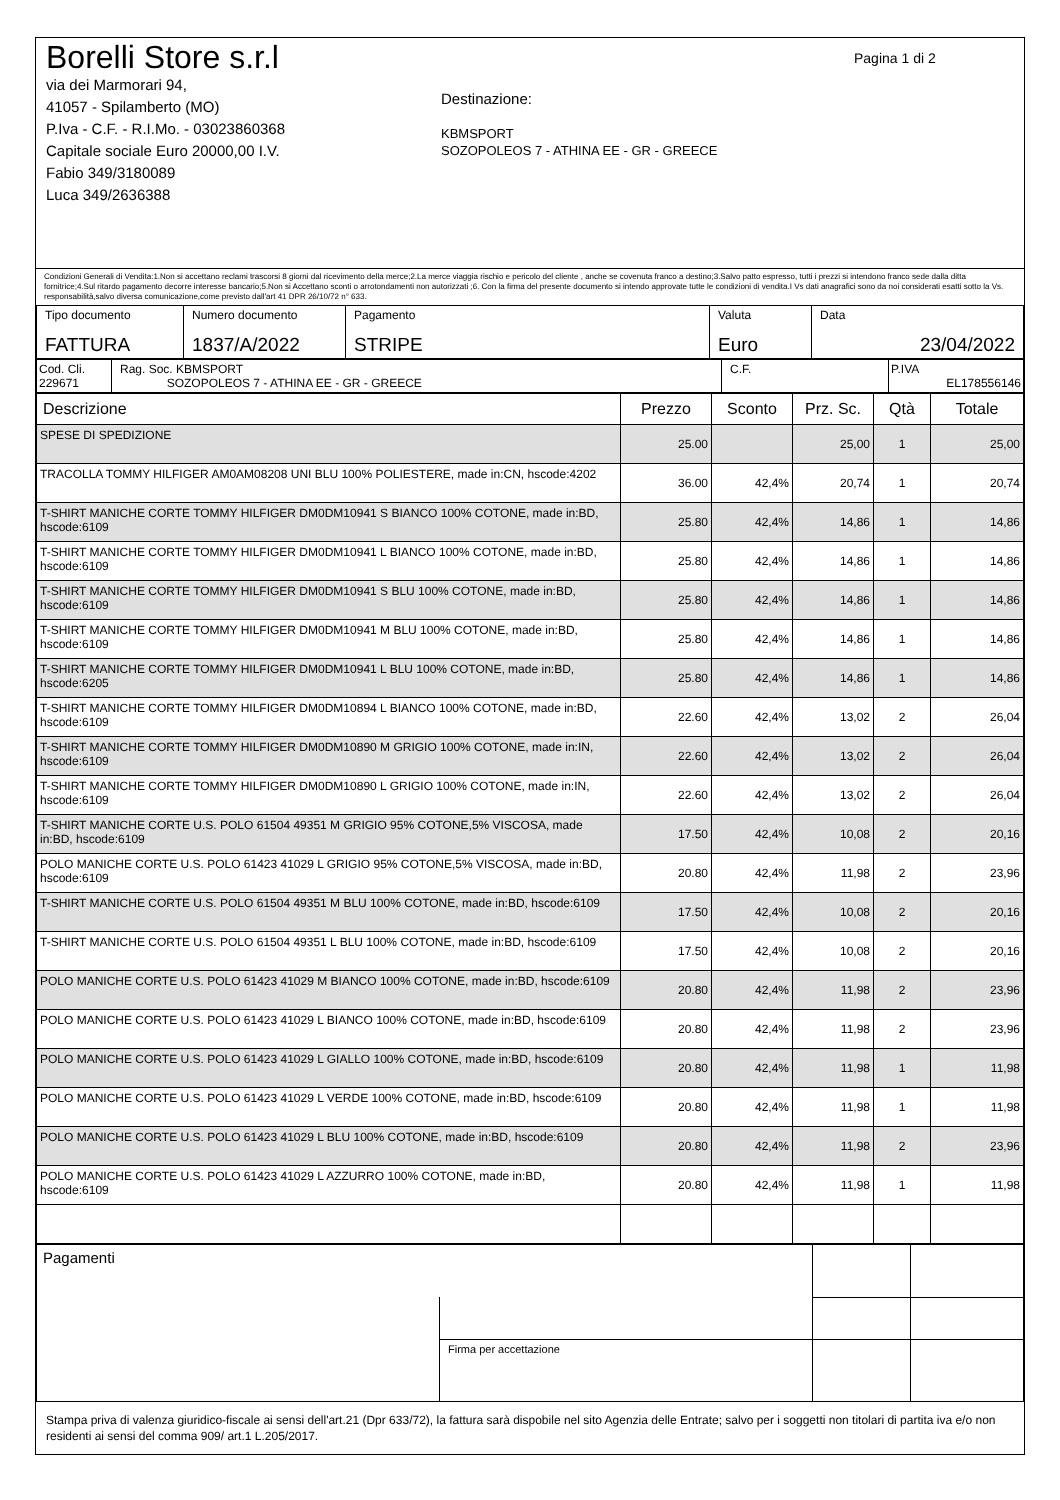Borelli Store s.r.l
via dei Marmorari 94,
41057 - Spilamberto (MO)
P.Iva - C.F. - R.I.Mo. - 03023860368
Capitale sociale Euro 20000,00 I.V.
Fabio 349/3180089
Luca 349/2636388
Destinazione:
KBMSPORT
SOZOPOLEOS 7 - ATHINA EE - GR - GREECE
Pagina 1 di 2
Condizioni Generali di Vendita:1.Non si accettano reclami trascorsi 8 giorni dal ricevimento della merce;2.La merce viaggia rischio e pericolo del cliente , anche se covenuta franco a destino;3.Salvo patto espresso, tutti i prezzi si intendono franco sede dalla ditta fornitrice;4.Sul ritardo pagamento decorre interesse bancario;5.Non si Accettano sconti o arrotondamenti non autorizzati ;6. Con la firma del presente documento si intendo approvate tutte le condizioni di vendita.I Vs dati anagrafici sono da noi considerati esatti sotto la Vs. responsabilità,salvo diversa comunicazione,come previsto dall'art 41 DPR 26/10/72 n° 633.
| Tipo documento FATTURA | Numero documento 1837/A/2022 | Pagamento STRIPE | Valuta Euro | Data 23/04/2022 |
| Cod. Cli. 229671 | Rag. Soc. KBMSPORT SOZOPOLEOS 7 - ATHINA EE - GR - GREECE | C.F. | P.IVA EL178556146 |
| Descrizione | Prezzo | Sconto | Prz. Sc. | Qtà | Totale |
| --- | --- | --- | --- | --- | --- |
| SPESE DI SPEDIZIONE | 25.00 | | 25,00 | 1 | 25,00 |
| TRACOLLA TOMMY HILFIGER AM0AM08208 UNI BLU 100% POLIESTERE, made in:CN, hscode:4202 | 36.00 | 42,4% | 20,74 | 1 | 20,74 |
| T-SHIRT MANICHE CORTE TOMMY HILFIGER DM0DM10941 S BIANCO 100% COTONE, made in:BD, hscode:6109 | 25.80 | 42,4% | 14,86 | 1 | 14,86 |
| T-SHIRT MANICHE CORTE TOMMY HILFIGER DM0DM10941 L BIANCO 100% COTONE, made in:BD, hscode:6109 | 25.80 | 42,4% | 14,86 | 1 | 14,86 |
| T-SHIRT MANICHE CORTE TOMMY HILFIGER DM0DM10941 S BLU 100% COTONE, made in:BD, hscode:6109 | 25.80 | 42,4% | 14,86 | 1 | 14,86 |
| T-SHIRT MANICHE CORTE TOMMY HILFIGER DM0DM10941 M BLU 100% COTONE, made in:BD, hscode:6109 | 25.80 | 42,4% | 14,86 | 1 | 14,86 |
| T-SHIRT MANICHE CORTE TOMMY HILFIGER DM0DM10941 L BLU 100% COTONE, made in:BD, hscode:6205 | 25.80 | 42,4% | 14,86 | 1 | 14,86 |
| T-SHIRT MANICHE CORTE TOMMY HILFIGER DM0DM10894 L BIANCO 100% COTONE, made in:BD, hscode:6109 | 22.60 | 42,4% | 13,02 | 2 | 26,04 |
| T-SHIRT MANICHE CORTE TOMMY HILFIGER DM0DM10890 M GRIGIO 100% COTONE, made in:IN, hscode:6109 | 22.60 | 42,4% | 13,02 | 2 | 26,04 |
| T-SHIRT MANICHE CORTE TOMMY HILFIGER DM0DM10890 L GRIGIO 100% COTONE, made in:IN, hscode:6109 | 22.60 | 42,4% | 13,02 | 2 | 26,04 |
| T-SHIRT MANICHE CORTE U.S. POLO 61504 49351 M GRIGIO 95% COTONE,5% VISCOSA, made in:BD, hscode:6109 | 17.50 | 42,4% | 10,08 | 2 | 20,16 |
| POLO MANICHE CORTE U.S. POLO 61423 41029 L GRIGIO 95% COTONE,5% VISCOSA, made in:BD, hscode:6109 | 20.80 | 42,4% | 11,98 | 2 | 23,96 |
| T-SHIRT MANICHE CORTE U.S. POLO 61504 49351 M BLU 100% COTONE, made in:BD, hscode:6109 | 17.50 | 42,4% | 10,08 | 2 | 20,16 |
| T-SHIRT MANICHE CORTE U.S. POLO 61504 49351 L BLU 100% COTONE, made in:BD, hscode:6109 | 17.50 | 42,4% | 10,08 | 2 | 20,16 |
| POLO MANICHE CORTE U.S. POLO 61423 41029 M BIANCO 100% COTONE, made in:BD, hscode:6109 | 20.80 | 42,4% | 11,98 | 2 | 23,96 |
| POLO MANICHE CORTE U.S. POLO 61423 41029 L BIANCO 100% COTONE, made in:BD, hscode:6109 | 20.80 | 42,4% | 11,98 | 2 | 23,96 |
| POLO MANICHE CORTE U.S. POLO 61423 41029 L GIALLO 100% COTONE, made in:BD, hscode:6109 | 20.80 | 42,4% | 11,98 | 1 | 11,98 |
| POLO MANICHE CORTE U.S. POLO 61423 41029 L VERDE 100% COTONE, made in:BD, hscode:6109 | 20.80 | 42,4% | 11,98 | 1 | 11,98 |
| POLO MANICHE CORTE U.S. POLO 61423 41029 L BLU 100% COTONE, made in:BD, hscode:6109 | 20.80 | 42,4% | 11,98 | 2 | 23,96 |
| POLO MANICHE CORTE U.S. POLO 61423 41029 L AZZURRO 100% COTONE, made in:BD, hscode:6109 | 20.80 | 42,4% | 11,98 | 1 | 11,98 |
| Pagamenti | | | |
| | Firma per accettazione | | |
Stampa priva di valenza giuridico-fiscale ai sensi dell'art.21 (Dpr 633/72), la fattura sarà dispobile nel sito Agenzia delle Entrate; salvo per i soggetti non titolari di partita iva e/o non residenti ai sensi del comma 909/ art.1 L.205/2017.